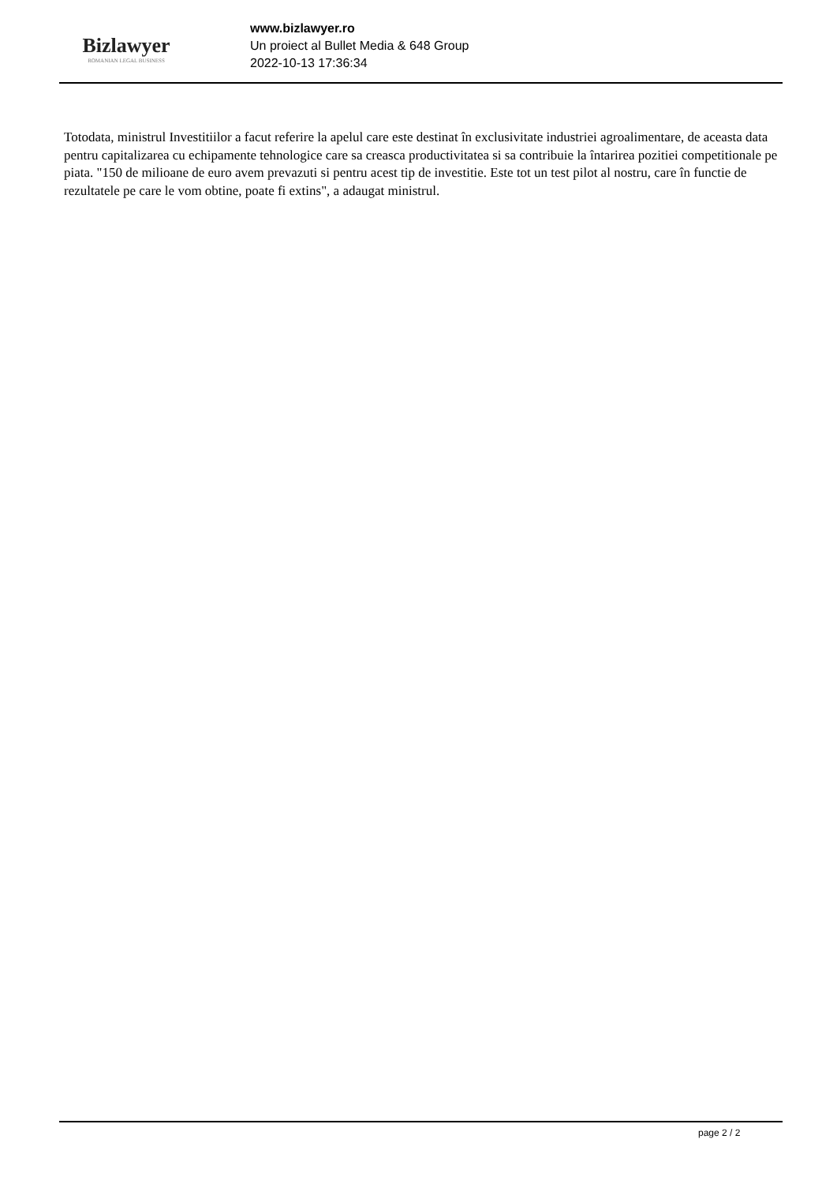Bizlawyer
ROMANIAN LEGAL BUSINESS
www.bizlawyer.ro
Un proiect al Bullet Media & 648 Group
2022-10-13 17:36:34
Totodata, ministrul Investitiilor a facut referire la apelul care este destinat în exclusivitate industriei agroalimentare, de aceasta data pentru capitalizarea cu echipamente tehnologice care sa creasca productivitatea si sa contribuie la întarirea pozitiei competitionale pe piata. "150 de milioane de euro avem prevazuti si pentru acest tip de investitie. Este tot un test pilot al nostru, care în functie de rezultatele pe care le vom obtine, poate fi extins", a adaugat ministrul.
page 2 / 2